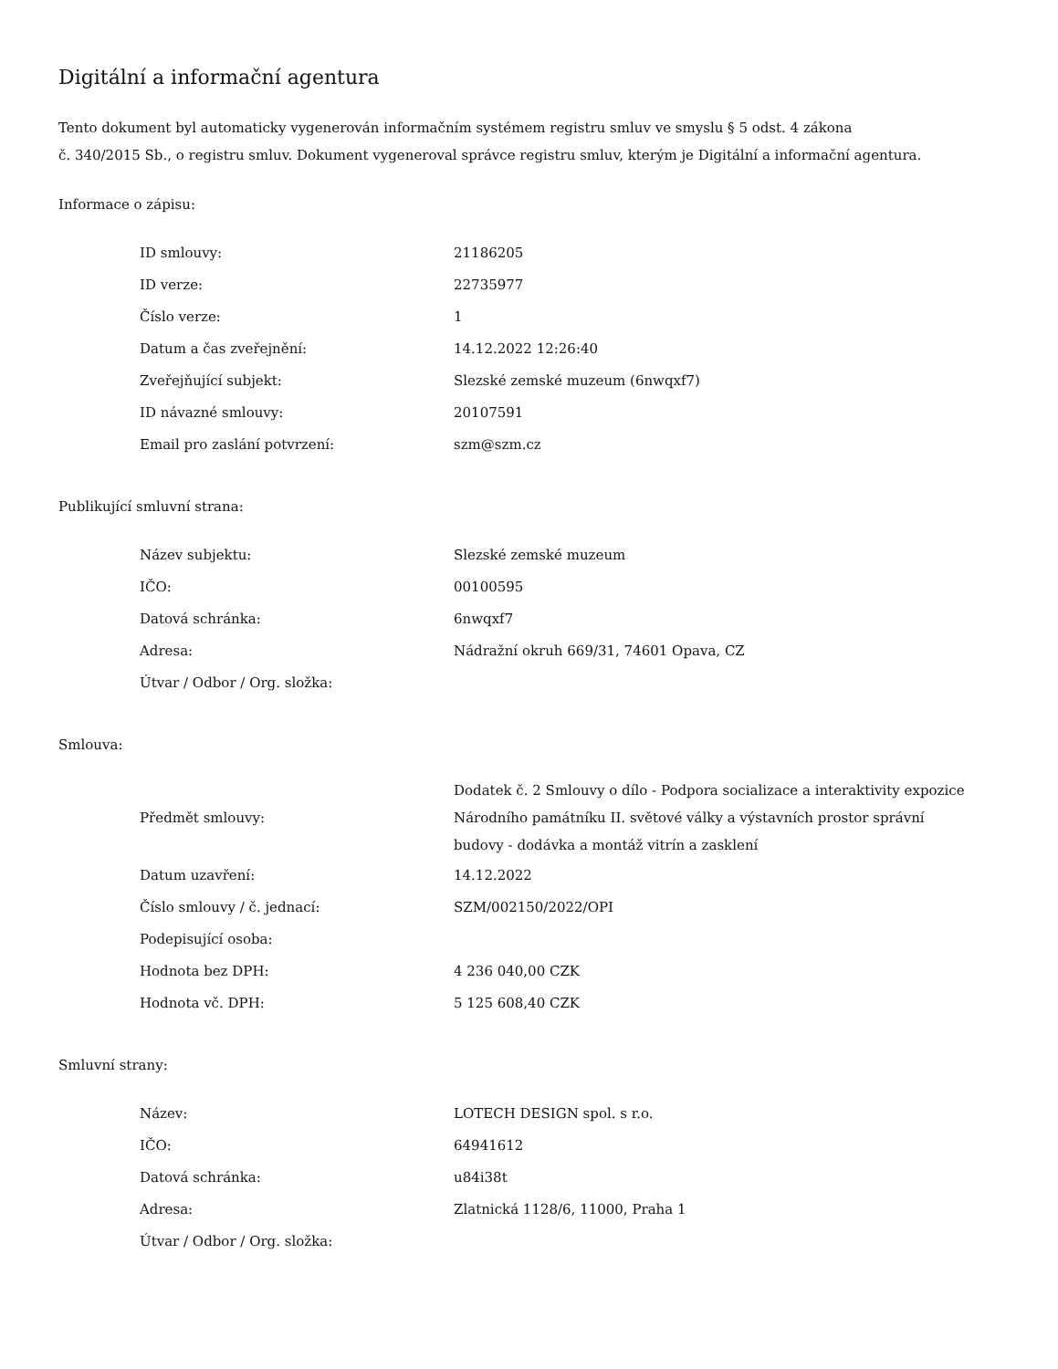Digitální a informační agentura
Tento dokument byl automaticky vygenerován informačním systémem registru smluv ve smyslu § 5 odst. 4 zákona
č. 340/2015 Sb., o registru smluv. Dokument vygeneroval správce registru smluv, kterým je Digitální a informační agentura.
Informace o zápisu:
| ID smlouvy: | 21186205 |
| ID verze: | 22735977 |
| Číslo verze: | 1 |
| Datum a čas zveřejnění: | 14.12.2022 12:26:40 |
| Zveřejňující subjekt: | Slezské zemské muzeum (6nwqxf7) |
| ID návazné smlouvy: | 20107591 |
| Email pro zaslání potvrzení: | szm@szm.cz |
Publikující smluvní strana:
| Název subjektu: | Slezské zemské muzeum |
| IČO: | 00100595 |
| Datová schránka: | 6nwqxf7 |
| Adresa: | Nádražní okruh 669/31, 74601 Opava, CZ |
| Útvar / Odbor / Org. složka: | |
Smlouva:
| Předmět smlouvy: | Dodatek č. 2 Smlouvy o dílo - Podpora socializace a interaktivity expozice Národního památníku II. světové války a výstavních prostor správní budovy - dodávka a montáž vitrín a zasklení |
| Datum uzavření: | 14.12.2022 |
| Číslo smlouvy / č. jednací: | SZM/002150/2022/OPI |
| Podepisující osoba: | |
| Hodnota bez DPH: | 4 236 040,00 CZK |
| Hodnota vč. DPH: | 5 125 608,40 CZK |
Smluvní strany:
| Název: | LOTECH DESIGN spol. s r.o. |
| IČO: | 64941612 |
| Datová schránka: | u84i38t |
| Adresa: | Zlatnická 1128/6, 11000, Praha 1 |
| Útvar / Odbor / Org. složka: | |